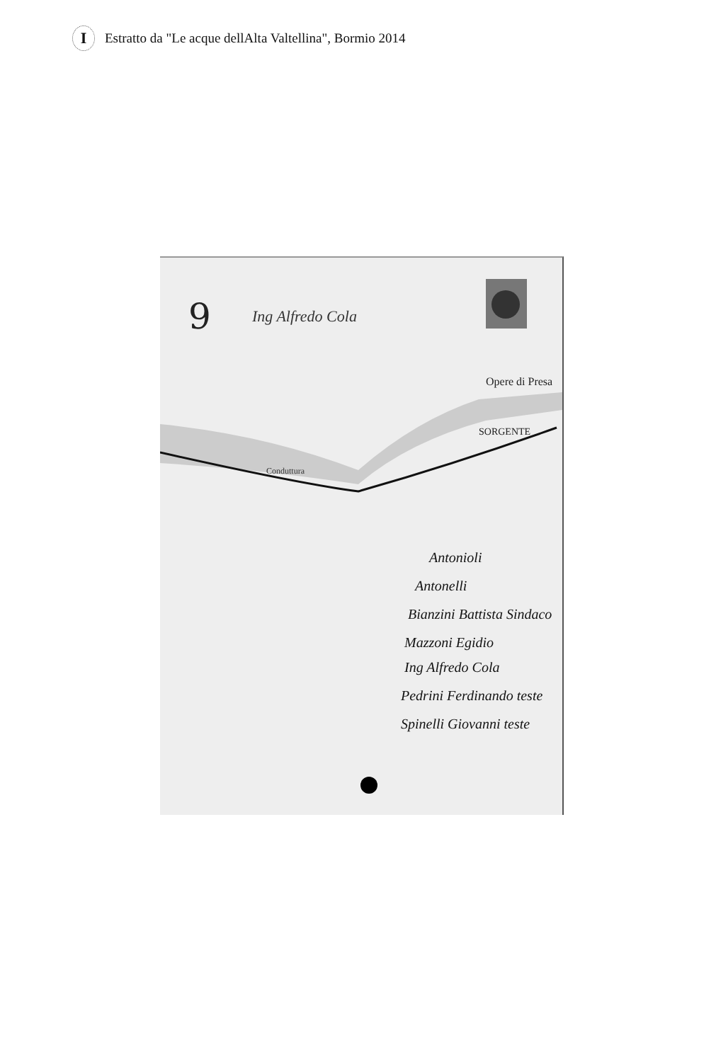I
Estratto da "Le acque dellAlta Valtellina", Bormio 2014
9
Ing Alfredo Cola
Opere di Presa
SORGENTE
Conduttura
Antonioli
Antonelli
Bianzini Battista Sindaco
Mazzoni Egidio
Ing Alfredo Cola
Pedrini Ferdinando teste
Spinelli Giovanni teste